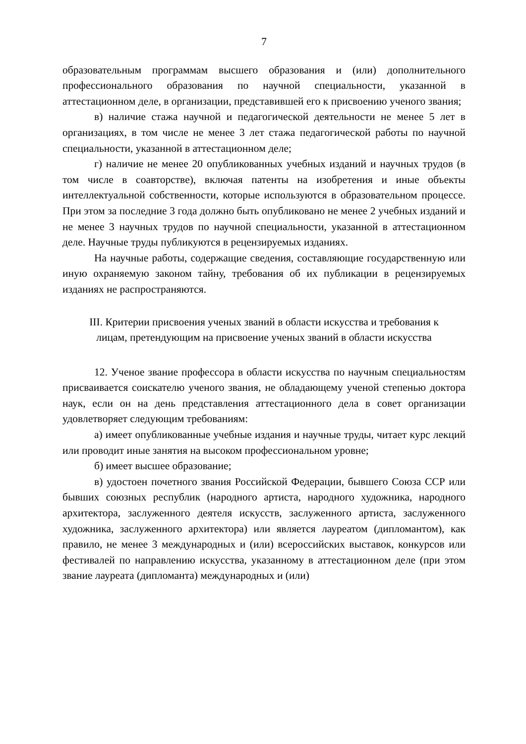7
образовательным программам высшего образования и (или) дополнительного профессионального образования по научной специальности, указанной в аттестационном деле, в организации, представившей его к присвоению ученого звания;
в) наличие стажа научной и педагогической деятельности не менее 5 лет в организациях, в том числе не менее 3 лет стажа педагогической работы по научной специальности, указанной в аттестационном деле;
г) наличие не менее 20 опубликованных учебных изданий и научных трудов (в том числе в соавторстве), включая патенты на изобретения и иные объекты интеллектуальной собственности, которые используются в образовательном процессе. При этом за последние 3 года должно быть опубликовано не менее 2 учебных изданий и не менее 3 научных трудов по научной специальности, указанной в аттестационном деле. Научные труды публикуются в рецензируемых изданиях.
На научные работы, содержащие сведения, составляющие государственную или иную охраняемую законом тайну, требования об их публикации в рецензируемых изданиях не распространяются.
III. Критерии присвоения ученых званий в области искусства и требования к лицам, претендующим на присвоение ученых званий в области искусства
12. Ученое звание профессора в области искусства по научным специальностям присваивается соискателю ученого звания, не обладающему ученой степенью доктора наук, если он на день представления аттестационного дела в совет организации удовлетворяет следующим требованиям:
а) имеет опубликованные учебные издания и научные труды, читает курс лекций или проводит иные занятия на высоком профессиональном уровне;
б) имеет высшее образование;
в) удостоен почетного звания Российской Федерации, бывшего Союза ССР или бывших союзных республик (народного артиста, народного художника, народного архитектора, заслуженного деятеля искусств, заслуженного артиста, заслуженного художника, заслуженного архитектора) или является лауреатом (дипломантом), как правило, не менее 3 международных и (или) всероссийских выставок, конкурсов или фестивалей по направлению искусства, указанному в аттестационном деле (при этом звание лауреата (дипломанта) международных и (или)